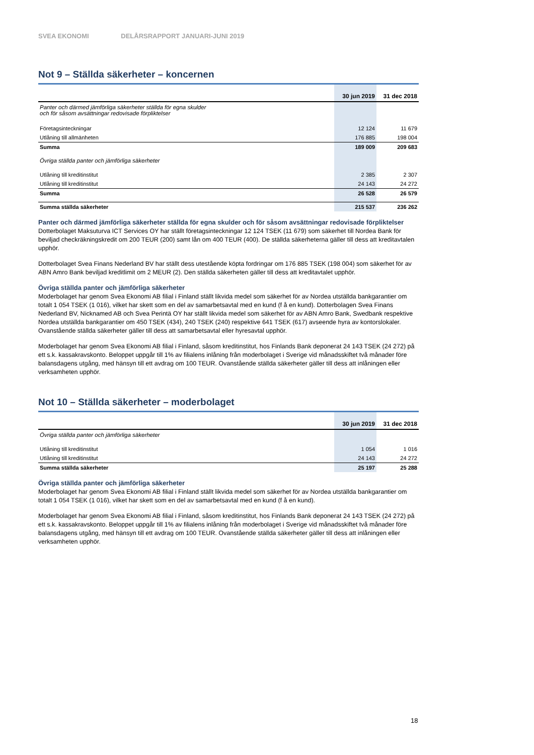SVEA EKONOMI DELÅRSRAPPORT JANUARI-JUNI 2019
Not 9 – Ställda säkerheter – koncernen
| | 30 jun 2019 | 31 dec 2018 |
| --- | --- | --- |
| Panter och därmed jämförliga säkerheter ställda för egna skulder och för såsom avsättningar redovisade förpliktelser | | |
| Företagsinteckningar | 12 124 | 11 679 |
| Utlåning till allmänheten | 176 885 | 198 004 |
| Summa | 189 009 | 209 683 |
| Övriga ställda panter och jämförliga säkerheter | | |
| Utlåning till kreditinstitut | 2 385 | 2 307 |
| Utlåning till kreditinstitut | 24 143 | 24 272 |
| Summa | 26 528 | 26 579 |
| Summa ställda säkerheter | 215 537 | 236 262 |
Panter och därmed jämförliga säkerheter ställda för egna skulder och för såsom avsättningar redovisade förpliktelser
Dotterbolaget Maksuturva ICT Services OY har ställt företagsinteckningar 12 124 TSEK (11 679) som säkerhet till Nordea Bank för beviljad checkräkningskredit om 200 TEUR (200) samt lån om 400 TEUR (400). De ställda säkerheterna gäller till dess att kreditavtalen upphör.
Dotterbolaget Svea Finans Nederland BV har ställt dess utestående köpta fordringar om 176 885 TSEK (198 004) som säkerhet för av ABN Amro Bank beviljad kreditlimit om 2 MEUR (2). Den ställda säkerheten gäller till dess att kreditavtalet upphör.
Övriga ställda panter och jämförliga säkerheter
Moderbolaget har genom Svea Ekonomi AB filial i Finland ställt likvida medel som säkerhet för av Nordea utställda bankgarantier om totalt 1 054 TSEK (1 016), vilket har skett som en del av samarbetsavtal med en kund (f å en kund). Dotterbolagen Svea Finans Nederland BV, Nicknamed AB och Svea Perintä OY har ställt likvida medel som säkerhet för av ABN Amro Bank, Swedbank respektive Nordea utställda bankgarantier om 450 TSEK (434), 240 TSEK (240) respektive 641 TSEK (617) avseende hyra av kontorslokaler. Ovanstående ställda säkerheter gäller till dess att samarbetsavtal eller hyresavtal upphör.
Moderbolaget har genom Svea Ekonomi AB filial i Finland, såsom kreditinstitut, hos Finlands Bank deponerat 24 143 TSEK (24 272) på ett s.k. kassakravskonto. Beloppet uppgår till 1% av filialens inlåning från moderbolaget i Sverige vid månadsskiftet två månader före balansdagens utgång, med hänsyn till ett avdrag om 100 TEUR. Ovanstående ställda säkerheter gäller till dess att inlåningen eller verksamheten upphör.
Not 10 – Ställda säkerheter – moderbolaget
| | 30 jun 2019 | 31 dec 2018 |
| --- | --- | --- |
| Övriga ställda panter och jämförliga säkerheter | | |
| Utlåning till kreditinstitut | 1 054 | 1 016 |
| Utlåning till kreditinstitut | 24 143 | 24 272 |
| Summa ställda säkerheter | 25 197 | 25 288 |
Övriga ställda panter och jämförliga säkerheter
Moderbolaget har genom Svea Ekonomi AB filial i Finland ställt likvida medel som säkerhet för av Nordea utställda bankgarantier om totalt 1 054 TSEK (1 016), vilket har skett som en del av samarbetsavtal med en kund (f å en kund).
Moderbolaget har genom Svea Ekonomi AB filial i Finland, såsom kreditinstitut, hos Finlands Bank deponerat 24 143 TSEK (24 272) på ett s.k. kassakravskonto. Beloppet uppgår till 1% av filialens inlåning från moderbolaget i Sverige vid månadsskiftet två månader före balansdagens utgång, med hänsyn till ett avdrag om 100 TEUR. Ovanstående ställda säkerheter gäller till dess att inlåningen eller verksamheten upphör.
18